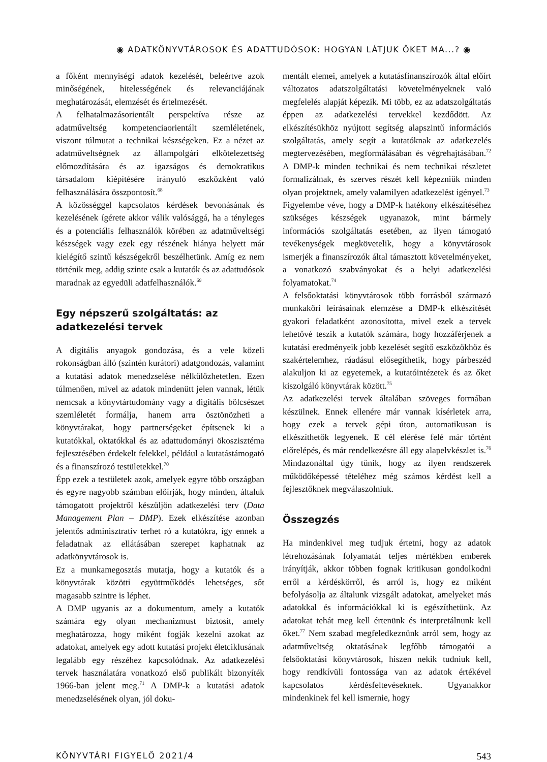◉ ADATKÖNYVTÁROSOK ÉS ADATTUDÓSOK: HOGYAN LÁTJUK ŐKET MA...? ◉
a főként mennyiségi adatok kezelését, beleértve azok minőségének, hitelességének és relevanciájának meghatározását, elemzését és értelmezését.
A felhatalmazásorientált perspektíva része az adatműveltség kompetenciaorientált szemléletének, viszont túlmutat a technikai készségeken. Ez a nézet az adatműveltségnek az állampolgári elkötelezettség előmozdítására és az igazságos és demokratikus társadalom kiépítésére irányuló eszközként való felhasználására összpontosít.<sup>68</sup>
A közösséggel kapcsolatos kérdések bevonásának és kezelésének ígérete akkor válik valósággá, ha a tényleges és a potenciális felhasználók körében az adatműveltségi készségek vagy ezek egy részének hiánya helyett már kielégítő szintű készségekről beszélhetünk. Amíg ez nem történik meg, addig szinte csak a kutatók és az adattudósok maradnak az egyedüli adatfelhasználók.<sup>69</sup>
Egy népszerű szolgáltatás: az adatkezelési tervek
A digitális anyagok gondozása, és a vele közeli rokonságban álló (szintén kurátori) adatgondozás, valamint a kutatási adatok menedzselése nélkülözhetetlen. Ezen túlmenően, mivel az adatok mindenütt jelen vannak, létük nemcsak a könyvtártudomány vagy a digitális bölcsészet szemléletét formálja, hanem arra ösztönözheti a könyvtárakat, hogy partnerségeket építsenek ki a kutatókkal, oktatókkal és az adattudományi ökoszisztéma fejlesztésében érdekelt felekkel, például a kutatástámogató és a finanszírozó testületekkel.<sup>70</sup>
Épp ezek a testületek azok, amelyek egyre több országban és egyre nagyobb számban előírják, hogy minden, általuk támogatott projektről készüljön adatkezelési terv (Data Management Plan – DMP). Ezek elkészítése azonban jelentős adminisztratív terhet ró a kutatókra, így ennek a feladatnak az ellátásában szerepet kaphatnak az adatkönyvtárosok is.
Ez a munkamegosztás mutatja, hogy a kutatók és a könyvtárak közötti együttműködés lehetséges, sőt magasabb szintre is léphet.
A DMP ugyanis az a dokumentum, amely a kutatók számára egy olyan mechanizmust biztosít, amely meghatározza, hogy miként fogják kezelni azokat az adatokat, amelyek egy adott kutatási projekt életciklusának legalább egy részéhez kapcsolódnak. Az adatkezelési tervek használatára vonatkozó első publikált bizonyíték 1966-ban jelent meg.<sup>71</sup> A DMP-k a kutatási adatok menedzselésének olyan, jól doku-
mentált elemei, amelyek a kutatásfinanszírozók által előírt változatos adatszolgáltatási követelményeknek való megfelelés alapját képezik. Mi több, ez az adatszolgáltatás éppen az adatkezelési tervekkel kezdődött. Az elkészítésükhöz nyújtott segítség alapszintű információs szolgáltatás, amely segít a kutatóknak az adatkezelés megtervezésében, megformálásában és végrehajtásában.<sup>72</sup> A DMP-k minden technikai és nem technikai részletet formalizálnak, és szerves részét kell képezniük minden olyan projektnek, amely valamilyen adatkezelést igényel.<sup>73</sup>
Figyelembe véve, hogy a DMP-k hatékony elkészítéséhez szükséges készségek ugyanazok, mint bármely információs szolgáltatás esetében, az ilyen támogató tevékenységek megkövetelik, hogy a könyvtárosok ismerjék a finanszírozók által támasztott követelményeket, a vonatkozó szabványokat és a helyi adatkezelési folyamatokat.<sup>74</sup>
A felsőoktatási könyvtárosok több forrásból származó munkaköri leírásainak elemzése a DMP-k elkészítését gyakori feladatként azonosította, mivel ezek a tervek lehetővé teszik a kutatók számára, hogy hozzáférjenek a kutatási eredményeik jobb kezelését segítő eszközökhöz és szakértelemhez, ráadásul elősegíthetik, hogy párbeszéd alakuljon ki az egyetemek, a kutatóintézetek és az őket kiszolgáló könyvtárak között.<sup>75</sup>
Az adatkezelési tervek általában szöveges formában készülnek. Ennek ellenére már vannak kísérletek arra, hogy ezek a tervek gépi úton, automatikusan is elkészíthetők legyenek. E cél elérése felé már történt előrelépés, és már rendelkezésre áll egy alapelvkészlet is.<sup>76</sup> Mindazonáltal úgy tűnik, hogy az ilyen rendszerek működőképessé tételéhez még számos kérdést kell a fejlesztőknek megválaszolniuk.
Összegzés
Ha mindenkivel meg tudjuk értetni, hogy az adatok létrehozásának folyamatát teljes mértékben emberek irányítják, akkor többen fognak kritikusan gondolkodni erről a kérdéskörről, és arról is, hogy ez miként befolyásolja az általunk vizsgált adatokat, amelyeket más adatokkal és információkkal ki is egészíthetünk. Az adatokat tehát meg kell értenünk és interpretálnunk kell őket.<sup>77</sup> Nem szabad megfeledkeznünk arról sem, hogy az adatműveltség oktatásának legfőbb támogatói a felsőoktatási könyvtárosok, hiszen nekik tudniuk kell, hogy rendkívüli fontossága van az adatok értékével kapcsolatos kérdésfeltevéseknek. Ugyanakkor mindenkinek fel kell ismernie, hogy
KÖNYVTÁRI FIGYELŐ 2021/4 543